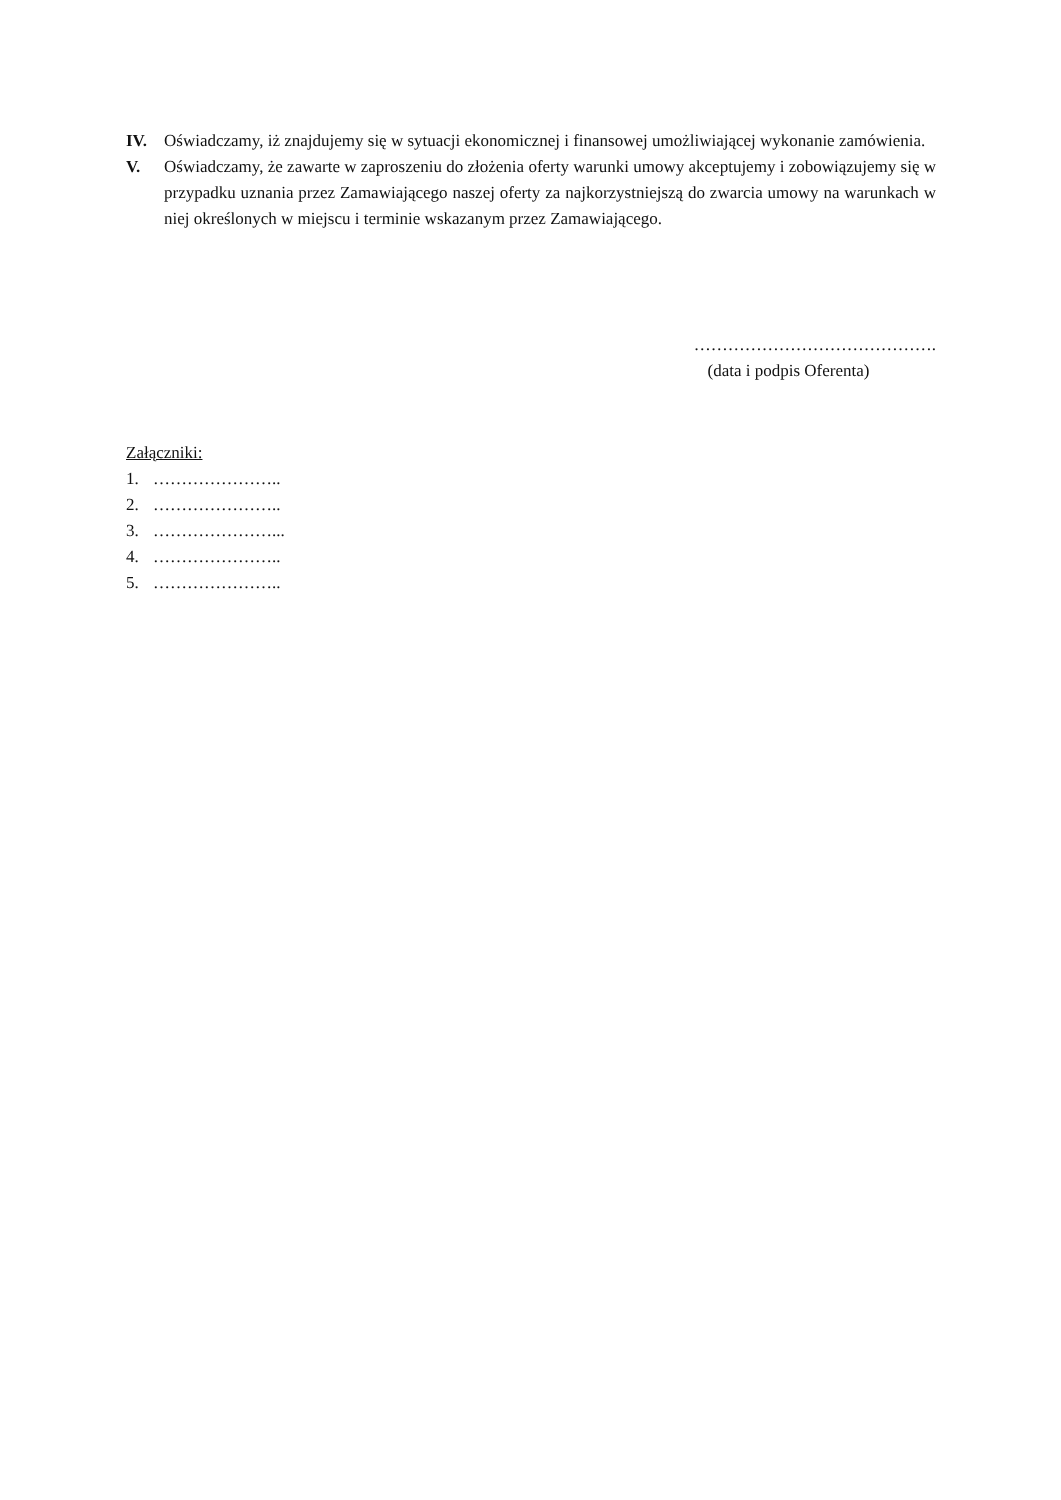IV. Oświadczamy, iż znajdujemy się w sytuacji ekonomicznej i finansowej umożliwiającej wykonanie zamówienia.
V. Oświadczamy, że zawarte w zaproszeniu do złożenia oferty warunki umowy akceptujemy i zobowiązujemy się w przypadku uznania przez Zamawiającego naszej oferty za najkorzystniejszą do zwarcia umowy na warunkach w niej określonych w miejscu i terminie wskazanym przez Zamawiającego.
…………………………………….
(data i podpis Oferenta)
Załączniki:
1. …………………..
2. …………………..
3. …………………...
4. …………………..
5. …………………..